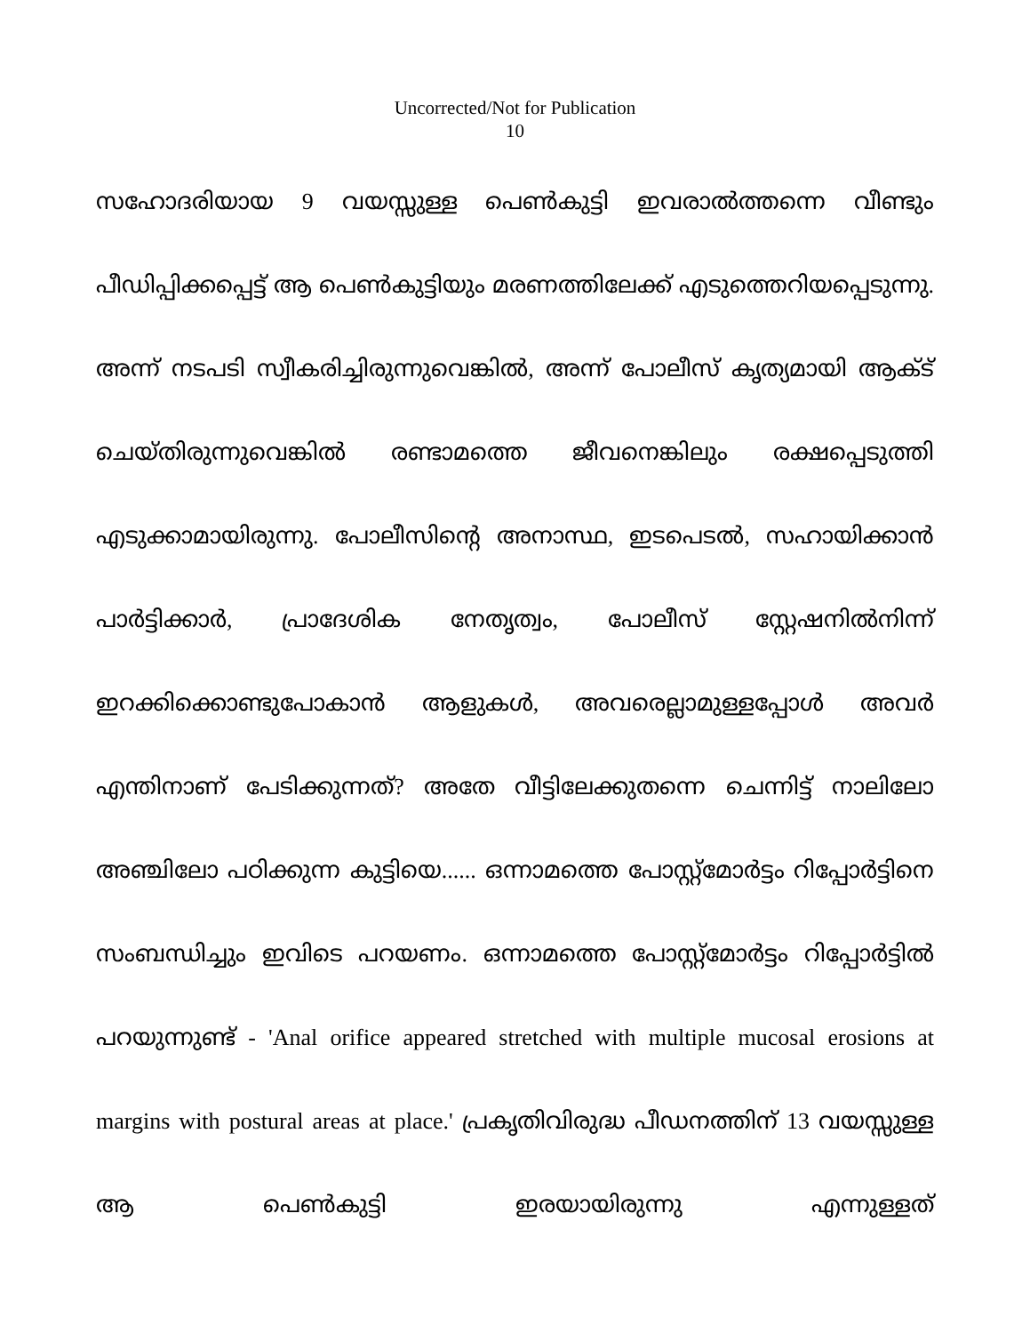Uncorrected/Not for Publication
10
സഹോദരിയായ 9 വയസ്സുള്ള പെൺകുട്ടി ഇവരാൽത്തന്നെ വീണ്ടും പീഡിപ്പിക്കപ്പെട്ട് ആ പെൺകുട്ടിയും മരണത്തിലേക്ക് എടുത്തെറിയപ്പെടുന്നു. അന്ന് നടപടി സ്വീകരിച്ചിരുന്നുവെങ്കിൽ, അന്ന് പോലീസ് കൃത്യമായി ആക്ട് ചെയ്തിരുന്നുവെങ്കിൽ രണ്ടാമത്തെ ജീവനെങ്കിലും രക്ഷപ്പെടുത്തി എടുക്കാമായിരുന്നു. പോലീസിന്റെ അനാസ്ഥ, ഇടപെടൽ, സഹായിക്കാൻ പാർട്ടിക്കാർ, പ്രാദേശിക നേതൃത്വം, പോലീസ് സ്റ്റേഷനിൽനിന്ന് ഇറക്കിക്കൊണ്ടുപോകാൻ ആളുകൾ, അവരെല്ലാമുള്ളപ്പോൾ അവർ എന്തിനാണ് പേടിക്കുന്നത്? അതേ വീട്ടിലേക്കുതന്നെ ചെന്നിട്ട് നാലിലോ അഞ്ചിലോ പഠിക്കുന്ന കുട്ടിയെ...... ഒന്നാമത്തെ പോസ്റ്റ്മോർട്ടം റിപ്പോർട്ടിനെ സംബന്ധിച്ചും ഇവിടെ പറയണം. ഒന്നാമത്തെ പോസ്റ്റ്മോർട്ടം റിപ്പോർട്ടിൽ പറയുന്നുണ്ട് - 'Anal orifice appeared stretched with multiple mucosal erosions at margins with postural areas at place.' പ്രകൃതിവിരുദ്ധ പീഡനത്തിന് 13 വയസ്സുള്ള ആ പെൺകുട്ടി ഇരയായിരുന്നു എന്നുള്ളത്